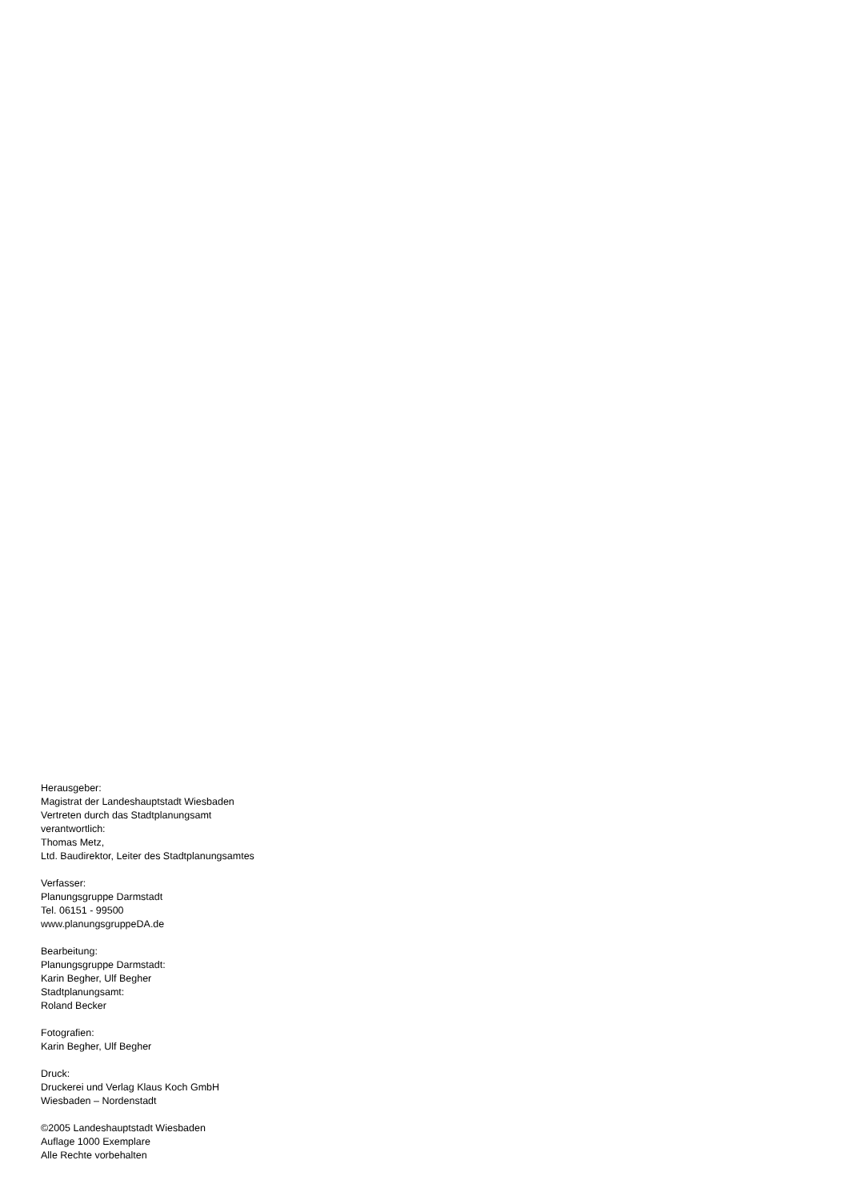Herausgeber:
Magistrat der Landeshauptstadt Wiesbaden
Vertreten durch das Stadtplanungsamt
verantwortlich:
Thomas Metz,
Ltd. Baudirektor, Leiter des Stadtplanungsamtes
Verfasser:
Planungsgruppe Darmstadt
Tel. 06151 - 99500
www.planungsgruppeDA.de
Bearbeitung:
Planungsgruppe Darmstadt:
Karin Begher, Ulf Begher
Stadtplanungsamt:
Roland Becker
Fotografien:
Karin Begher, Ulf Begher
Druck:
Druckerei und Verlag Klaus Koch GmbH
Wiesbaden – Nordenstadt
©2005 Landeshauptstadt Wiesbaden
Auflage 1000 Exemplare
Alle Rechte vorbehalten